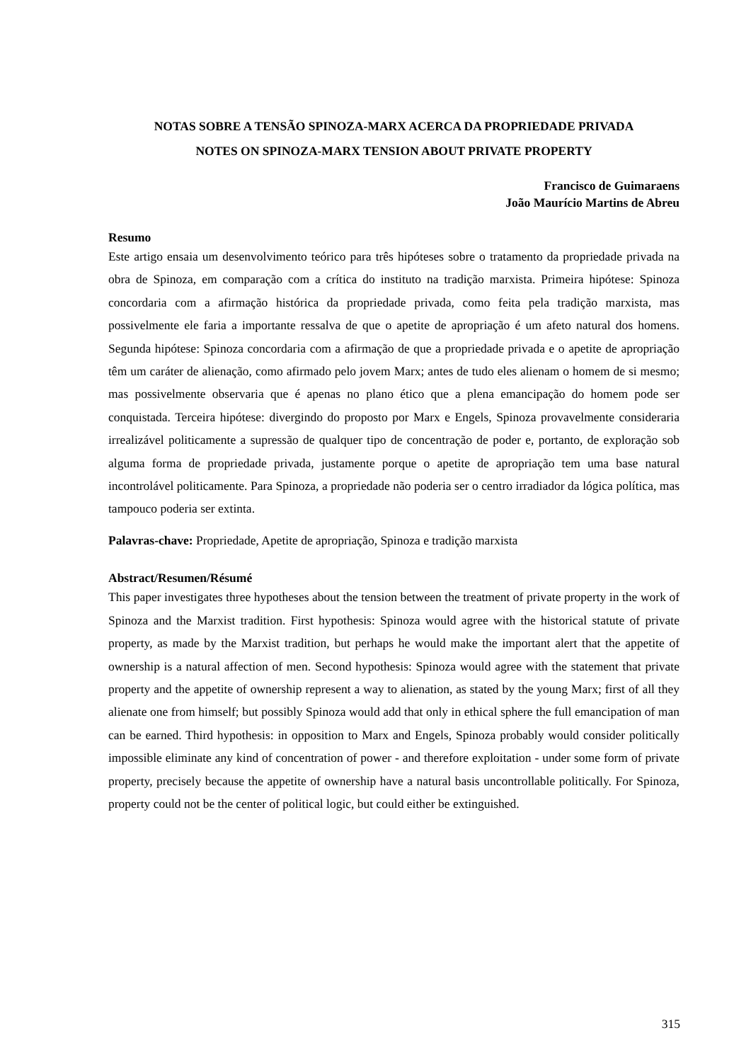NOTAS SOBRE A TENSÃO SPINOZA-MARX ACERCA DA PROPRIEDADE PRIVADA
NOTES ON SPINOZA-MARX TENSION ABOUT PRIVATE PROPERTY
Francisco de Guimaraens
João Maurício Martins de Abreu
Resumo
Este artigo ensaia um desenvolvimento teórico para três hipóteses sobre o tratamento da propriedade privada na obra de Spinoza, em comparação com a crítica do instituto na tradição marxista. Primeira hipótese: Spinoza concordaria com a afirmação histórica da propriedade privada, como feita pela tradição marxista, mas possivelmente ele faria a importante ressalva de que o apetite de apropriação é um afeto natural dos homens. Segunda hipótese: Spinoza concordaria com a afirmação de que a propriedade privada e o apetite de apropriação têm um caráter de alienação, como afirmado pelo jovem Marx; antes de tudo eles alienam o homem de si mesmo; mas possivelmente observaria que é apenas no plano ético que a plena emancipação do homem pode ser conquistada. Terceira hipótese: divergindo do proposto por Marx e Engels, Spinoza provavelmente consideraria irrealizável politicamente a supressão de qualquer tipo de concentração de poder e, portanto, de exploração sob alguma forma de propriedade privada, justamente porque o apetite de apropriação tem uma base natural incontrolável politicamente. Para Spinoza, a propriedade não poderia ser o centro irradiador da lógica política, mas tampouco poderia ser extinta.
Palavras-chave: Propriedade, Apetite de apropriação, Spinoza e tradição marxista
Abstract/Resumen/Résumé
This paper investigates three hypotheses about the tension between the treatment of private property in the work of Spinoza and the Marxist tradition. First hypothesis: Spinoza would agree with the historical statute of private property, as made by the Marxist tradition, but perhaps he would make the important alert that the appetite of ownership is a natural affection of men. Second hypothesis: Spinoza would agree with the statement that private property and the appetite of ownership represent a way to alienation, as stated by the young Marx; first of all they alienate one from himself; but possibly Spinoza would add that only in ethical sphere the full emancipation of man can be earned. Third hypothesis: in opposition to Marx and Engels, Spinoza probably would consider politically impossible eliminate any kind of concentration of power - and therefore exploitation - under some form of private property, precisely because the appetite of ownership have a natural basis uncontrollable politically. For Spinoza, property could not be the center of political logic, but could either be extinguished.
315